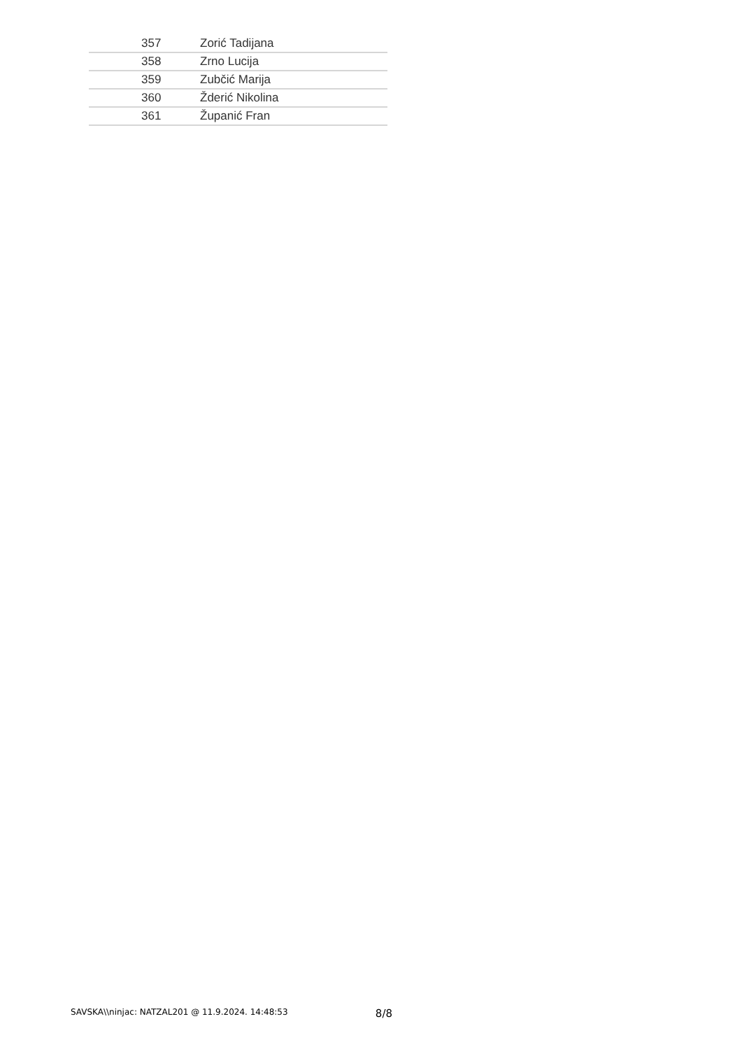| 357 | Zorić Tadijana |
| 358 | Zrno Lucija |
| 359 | Zubčić Marija |
| 360 | Žderić Nikolina |
| 361 | Županić Fran |
SAVSKA\\ninjac: NATZAL201 @ 11.9.2024. 14:48:53 8/8